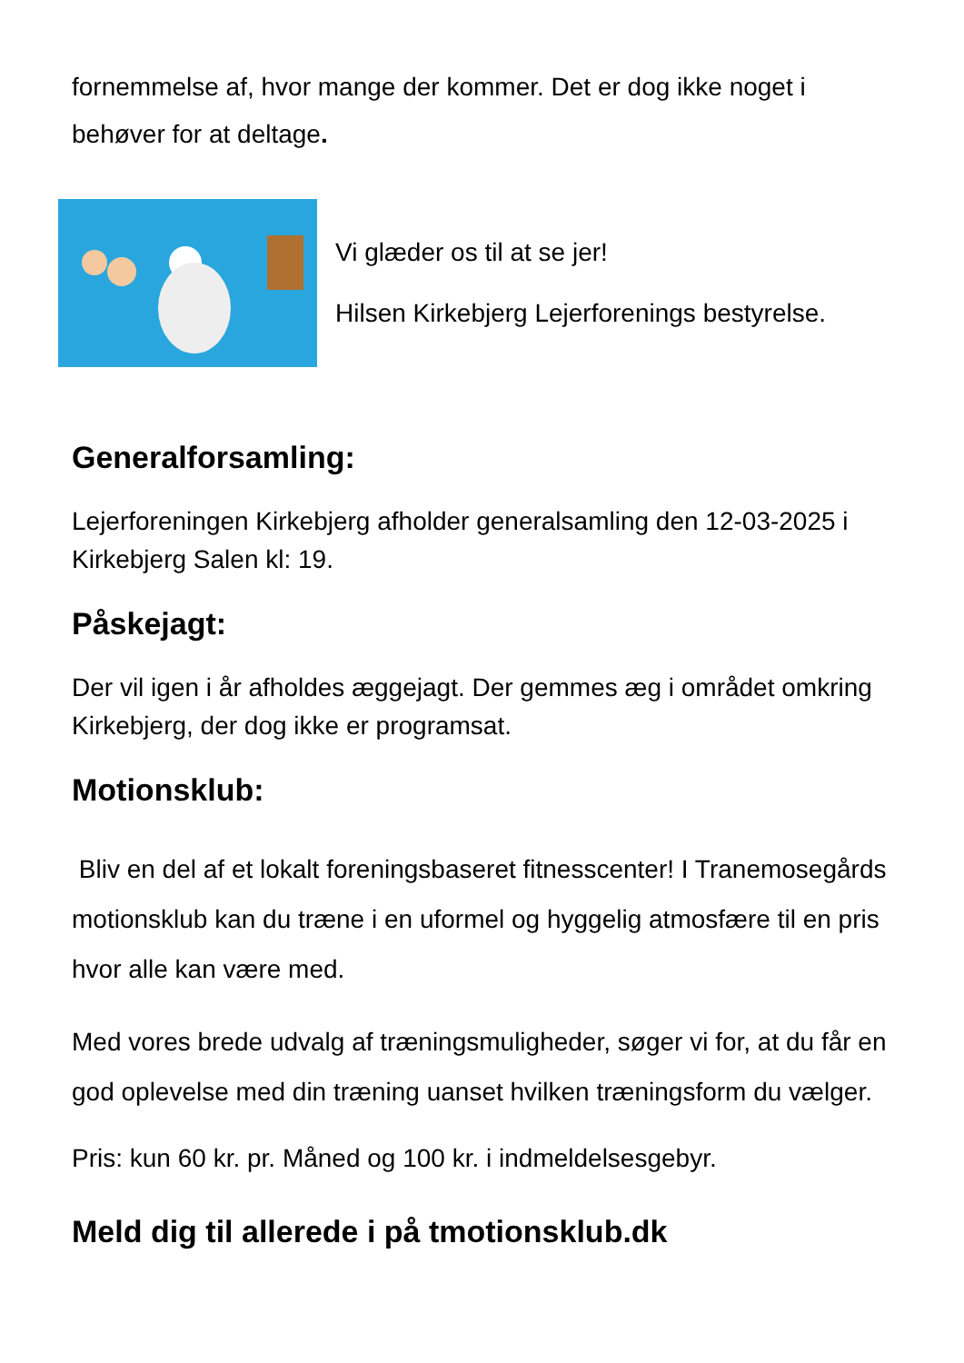fornemmelse af, hvor mange der kommer. Det er dog ikke noget i behøver for at deltage.
Vi glæder os til at se jer!
Hilsen Kirkebjerg Lejerforenings bestyrelse.
Generalforsamling:
Lejerforeningen Kirkebjerg afholder generalsamling den 12-03-2025 i Kirkebjerg Salen kl: 19.
Påskejagt:
Der vil igen i år afholdes æggejagt. Der gemmes æg i området omkring Kirkebjerg, der dog ikke er programsat.
Motionsklub:
Bliv en del af et lokalt foreningsbaseret fitnesscenter! I Tranemosegårds motionsklub kan du træne i en uformel og hyggelig atmosfære til en pris hvor alle kan være med.
Med vores brede udvalg af træningsmuligheder, søger vi for, at du får en god oplevelse med din træning uanset hvilken træningsform du vælger.
Pris: kun 60 kr. pr. Måned og 100 kr. i indmeldelsesgebyr.
Meld dig til allerede i på tmotionsklub.dk